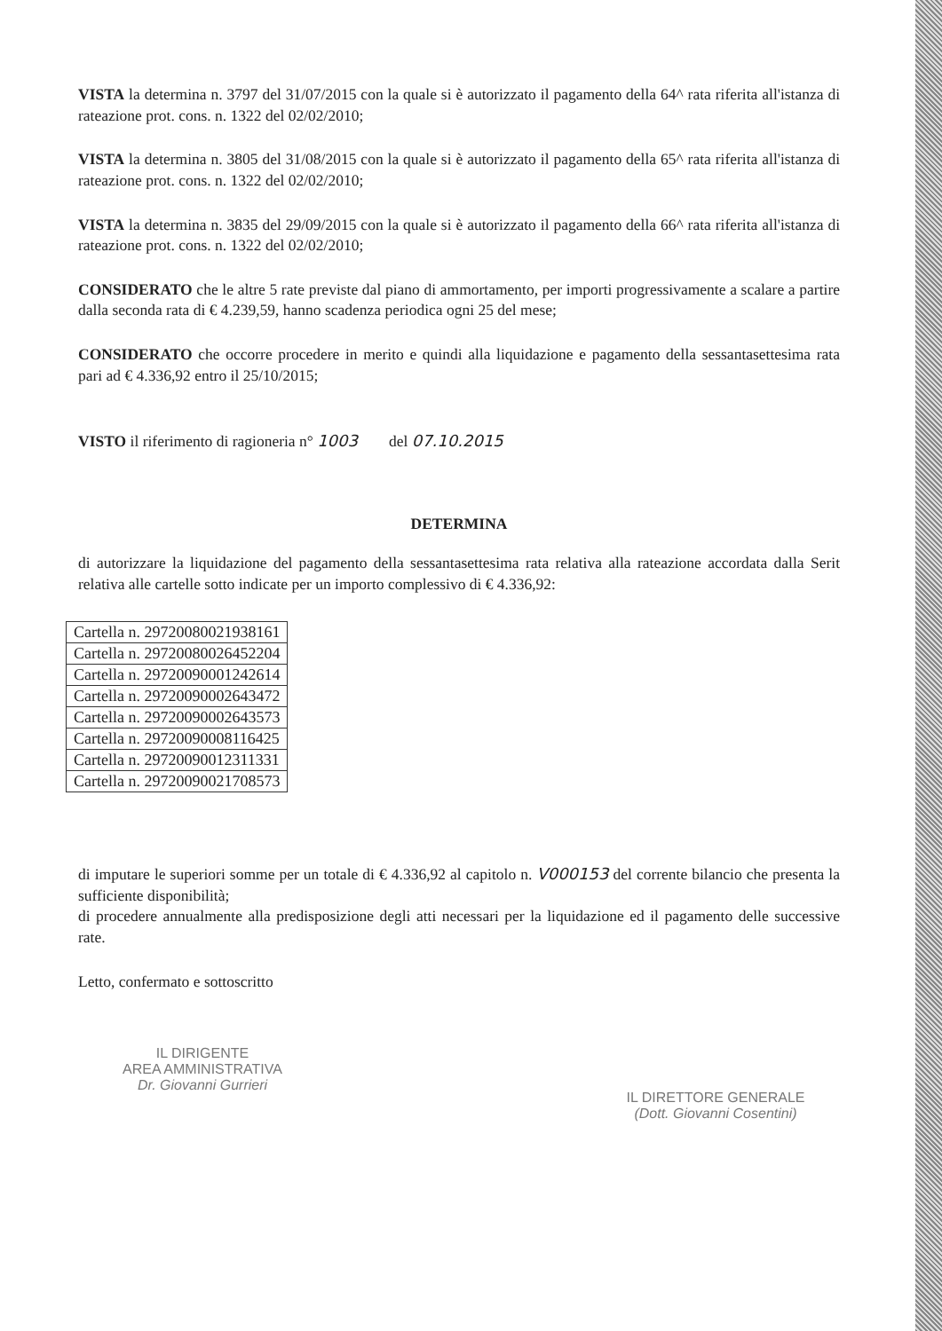VISTA la determina n. 3797 del 31/07/2015 con la quale si è autorizzato il pagamento della 64^ rata riferita all'istanza di rateazione prot. cons. n. 1322 del 02/02/2010;
VISTA la determina n. 3805 del 31/08/2015 con la quale si è autorizzato il pagamento della 65^ rata riferita all'istanza di rateazione prot. cons. n. 1322 del 02/02/2010;
VISTA la determina n. 3835 del 29/09/2015 con la quale si è autorizzato il pagamento della 66^ rata riferita all'istanza di rateazione prot. cons. n. 1322 del 02/02/2010;
CONSIDERATO che le altre 5 rate previste dal piano di ammortamento, per importi progressivamente a scalare a partire dalla seconda rata di € 4.239,59, hanno scadenza periodica ogni 25 del mese;
CONSIDERATO che occorre procedere in merito e quindi alla liquidazione e pagamento della sessantasettesima rata pari ad € 4.336,92 entro il 25/10/2015;
VISTO il riferimento di ragioneria n° 1003 del 07.10.2015
DETERMINA
di autorizzare la liquidazione del pagamento della sessantasettesima rata relativa alla rateazione accordata dalla Serit relativa alle cartelle sotto indicate per un importo complessivo di € 4.336,92:
| Cartella n. 29720080021938161 |
| Cartella n. 29720080026452204 |
| Cartella n. 29720090001242614 |
| Cartella n. 29720090002643472 |
| Cartella n. 29720090002643573 |
| Cartella n. 29720090008116425 |
| Cartella n. 29720090012311331 |
| Cartella n. 29720090021708573 |
di imputare le superiori somme per un totale di € 4.336,92 al capitolo n. V000153 del corrente bilancio che presenta la sufficiente disponibilità;
di procedere annualmente alla predisposizione degli atti necessari per la liquidazione ed il pagamento delle successive rate.
Letto, confermato e sottoscritto
IL DIRIGENTE
AREA AMMINISTRATIVA
Dr. Giovanni Gurrieri
IL DIRETTORE GENERALE
(Dott. Giovanni Cosentini)